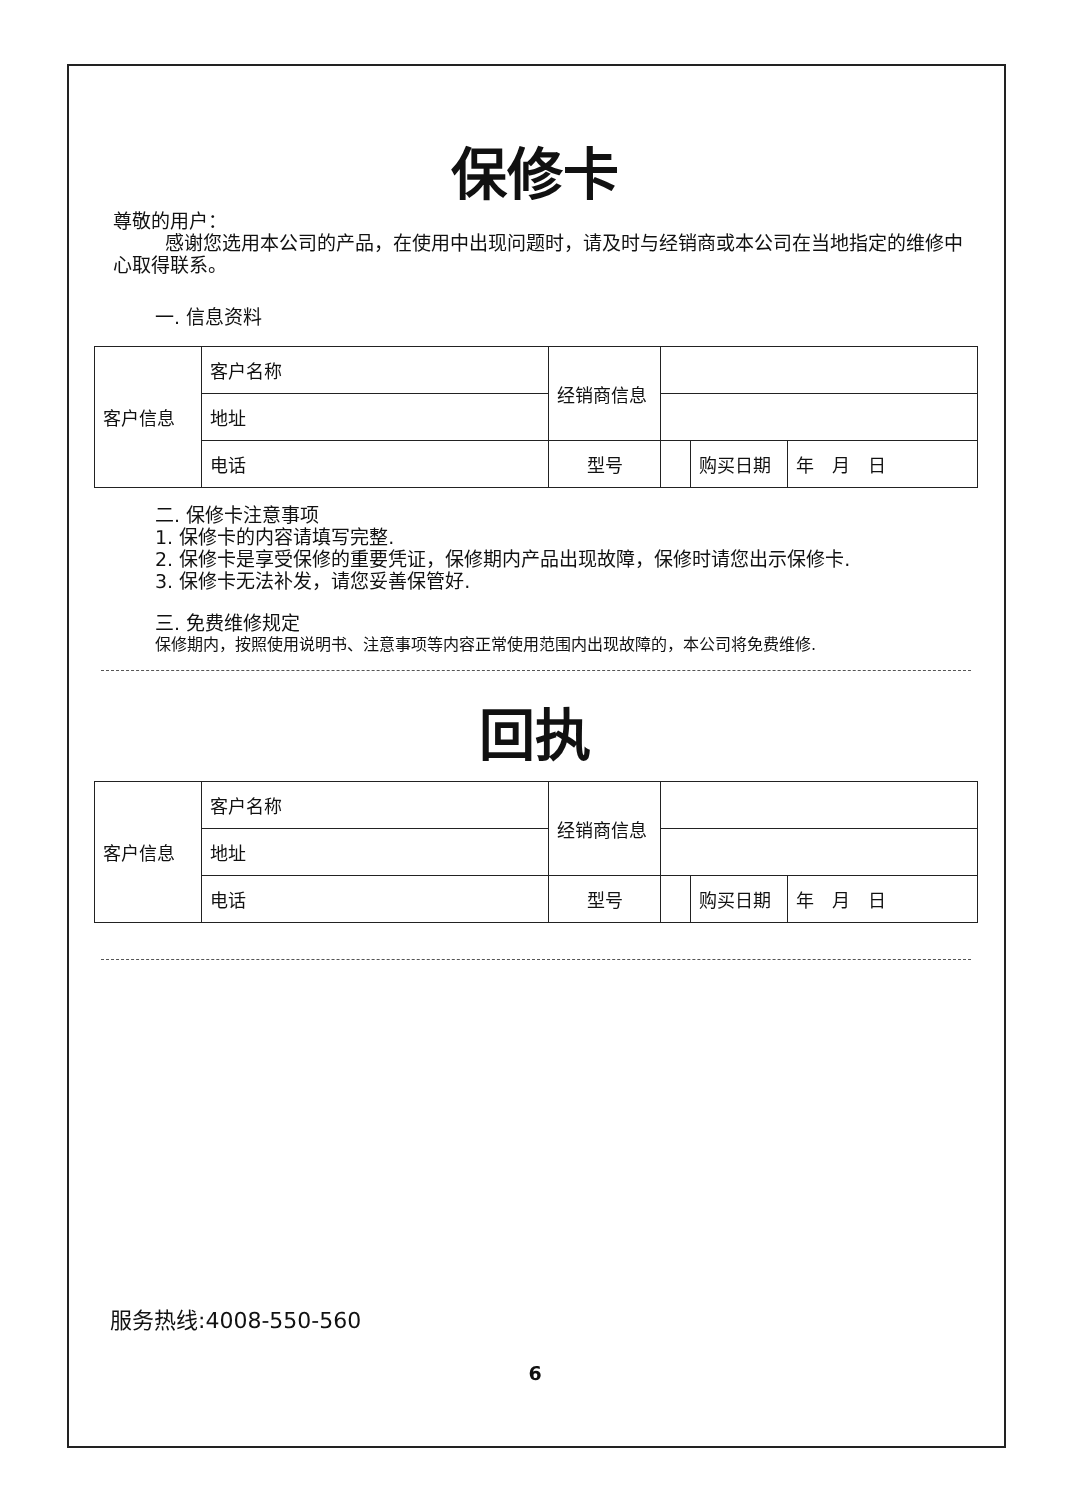保修卡
尊敬的用户：
感谢您选用本公司的产品，在使用中出现问题时，请及时与经销商或本公司在当地指定的维修中心取得联系。
一. 信息资料
| 客户信息 | 客户名称 | 经销商信息 | | | |
| | 地址 | | | | |
| | 电话 | 型号 | | 购买日期 | 年 月 日 |
二. 保修卡注意事项
1. 保修卡的内容请填写完整.
2. 保修卡是享受保修的重要凭证，保修期内产品出现故障，保修时请您出示保修卡.
3. 保修卡无法补发，请您妥善保管好.
三. 免费维修规定
保修期内，按照使用说明书、注意事项等内容正常使用范围内出现故障的，本公司将免费维修.
回执
| 客户信息 | 客户名称 | 经销商信息 | | | |
| | 地址 | | | | |
| | 电话 | 型号 | | 购买日期 | 年 月 日 |
服务热线:4008-550-560
6